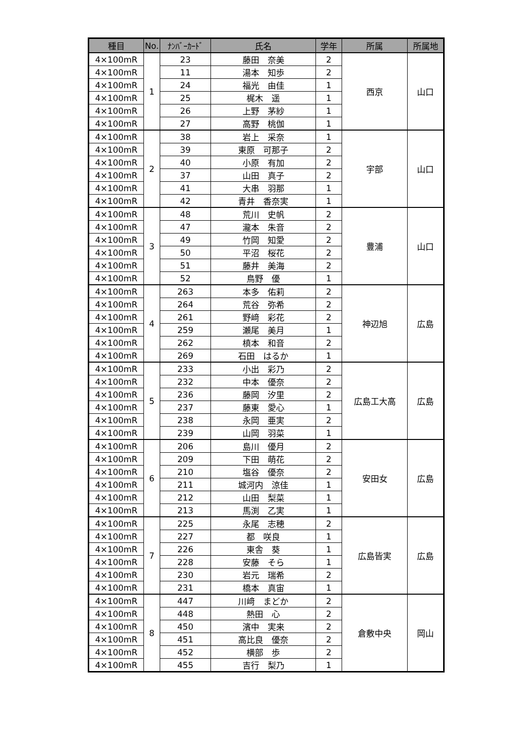| 種目 | No. | ﾅﾝﾊﾞｰｶｰﾄﾞ | 氏名 | 学年 | 所属 | 所属地 |
| --- | --- | --- | --- | --- | --- | --- |
| 4×100mR | 1 | 23 | 藤田 奈美 | 2 | 西京 | 山口 |
| 4×100mR | | 11 | 湯本 知歩 | 2 | | |
| 4×100mR | | 24 | 福光 由佳 | 1 | | |
| 4×100mR | | 25 | 梶木 遥 | 1 | | |
| 4×100mR | | 26 | 上野 茅紗 | 1 | | |
| 4×100mR | | 27 | 高野 桃伽 | 1 | | |
| 4×100mR | 2 | 38 | 岩上 采奈 | 1 | 宇部 | 山口 |
| 4×100mR | | 39 | 東原 可那子 | 2 | | |
| 4×100mR | | 40 | 小原 有加 | 2 | | |
| 4×100mR | | 37 | 山田 真子 | 2 | | |
| 4×100mR | | 41 | 大串 羽那 | 1 | | |
| 4×100mR | | 42 | 青井 香奈実 | 1 | | |
| 4×100mR | 3 | 48 | 荒川 史帆 | 2 | 豊浦 | 山口 |
| 4×100mR | | 47 | 瀧本 朱音 | 2 | | |
| 4×100mR | | 49 | 竹岡 知愛 | 2 | | |
| 4×100mR | | 50 | 平沼 桜花 | 2 | | |
| 4×100mR | | 51 | 藤井 美海 | 2 | | |
| 4×100mR | | 52 | 鳥野 優 | 1 | | |
| 4×100mR | 4 | 263 | 本多 佑莉 | 2 | 神辺旭 | 広島 |
| 4×100mR | | 264 | 荒谷 弥希 | 2 | | |
| 4×100mR | | 261 | 野﨑 彩花 | 2 | | |
| 4×100mR | | 259 | 瀬尾 美月 | 1 | | |
| 4×100mR | | 262 | 槙本 和音 | 2 | | |
| 4×100mR | | 269 | 石田 はるか | 1 | | |
| 4×100mR | 5 | 233 | 小出 彩乃 | 2 | 広島工大高 | 広島 |
| 4×100mR | | 232 | 中本 優奈 | 2 | | |
| 4×100mR | | 236 | 藤岡 汐里 | 2 | | |
| 4×100mR | | 237 | 藤東 愛心 | 1 | | |
| 4×100mR | | 238 | 永岡 亜実 | 2 | | |
| 4×100mR | | 239 | 山岡 羽菜 | 1 | | |
| 4×100mR | 6 | 206 | 島川 優月 | 2 | 安田女 | 広島 |
| 4×100mR | | 209 | 下田 萌花 | 2 | | |
| 4×100mR | | 210 | 塩谷 優奈 | 2 | | |
| 4×100mR | | 211 | 城河内 涼佳 | 1 | | |
| 4×100mR | | 212 | 山田 梨菜 | 1 | | |
| 4×100mR | | 213 | 馬渕 乙実 | 1 | | |
| 4×100mR | 7 | 225 | 永尾 志穂 | 2 | 広島皆実 | 広島 |
| 4×100mR | | 227 | 都 咲良 | 1 | | |
| 4×100mR | | 226 | 東舎 葵 | 1 | | |
| 4×100mR | | 228 | 安藤 そら | 1 | | |
| 4×100mR | | 230 | 岩元 瑞希 | 2 | | |
| 4×100mR | | 231 | 橋本 真宙 | 1 | | |
| 4×100mR | 8 | 447 | 川﨑 まどか | 2 | 倉敷中央 | 岡山 |
| 4×100mR | | 448 | 熱田 心 | 2 | | |
| 4×100mR | | 450 | 濱中 実来 | 2 | | |
| 4×100mR | | 451 | 高比良 優奈 | 2 | | |
| 4×100mR | | 452 | 横部 歩 | 2 | | |
| 4×100mR | | 455 | 吉行 梨乃 | 1 | | |